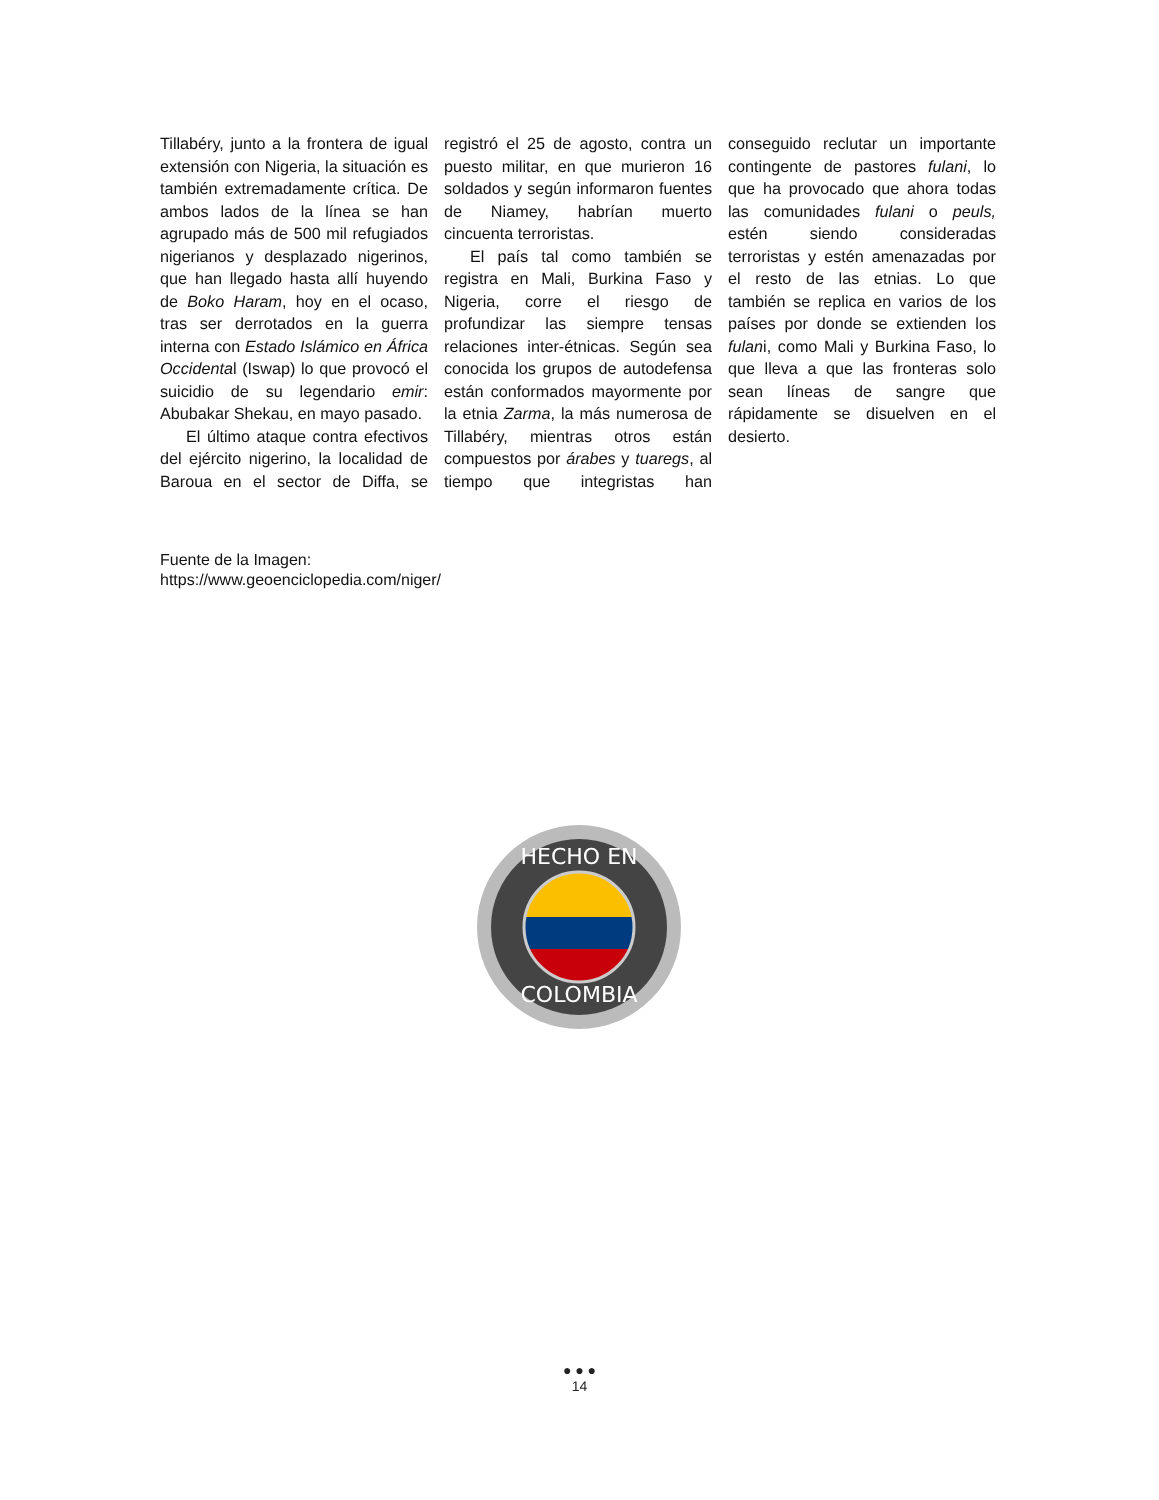Tillabéry, junto a la frontera de igual extensión con Nigeria, la situación es también extremadamente crítica. De ambos lados de la línea se han agrupado más de 500 mil refugiados nigerianos y desplazado nigerinos, que han llegado hasta allí huyendo de Boko Haram, hoy en el ocaso, tras ser derrotados en la guerra interna con Estado Islámico en África Occidental (Iswap) lo que provocó el suicidio de su legendario emir: Abubakar Shekau, en mayo pasado.
El último ataque contra efectivos del ejército nigerino, la localidad de Baroua en el sector de Diffa, se registró el 25 de agosto, contra un puesto militar, en que murieron 16 soldados y según informaron fuentes de Niamey, habrían muerto cincuenta terroristas.
El país tal como también se registra en Mali, Burkina Faso y Nigeria, corre el riesgo de profundizar las siempre tensas relaciones inter-étnicas. Según sea conocida los grupos de autodefensa están conformados mayormente por la etnia Zarma, la más numerosa de Tillabéry, mientras otros están compuestos por árabes y tuaregs, al tiempo que integristas han conseguido reclutar un importante contingente de pastores fulani, lo que ha provocado que ahora todas las comunidades fulani o peuls, estén siendo consideradas terroristas y estén amenazadas por el resto de las etnias. Lo que también se replica en varios de los países por donde se extienden los fulani, como Mali y Burkina Faso, lo que lleva a que las fronteras solo sean líneas de sangre que rápidamente se disuelven en el desierto.
Fuente de la Imagen:
https://www.geoenciclopedia.com/niger/
HECHO EN
COLOMBIA
● ● ●
14